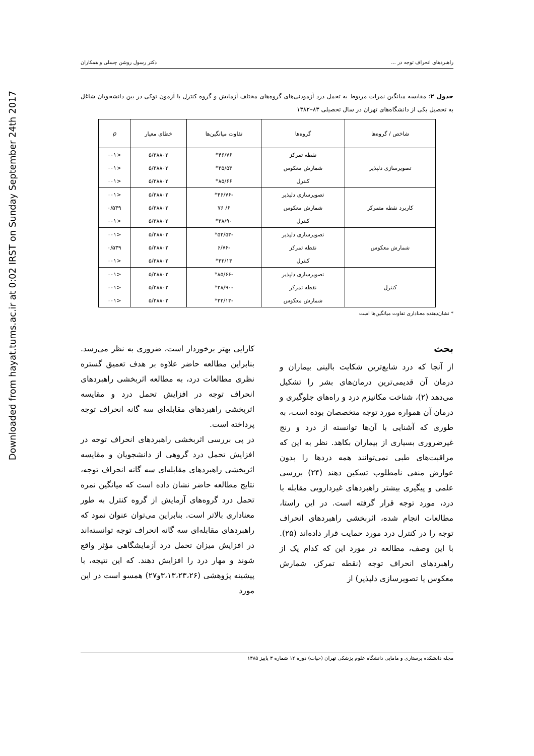Downloaded from hayat.tums.ac.ir at 0:02 IRST on Sunday September 24th 2017
راهبردهای انحراف توجه در ... دکتر رسول روشن چسلی و همکاران
جدول ۲: مقایسه میانگین نمرات مربوط به تحمل درد آزمودنی‌های گروه‌های مختلف آزمایش و گروه کنترل با آزمون توکی در بین دانشجویان شاغل به تحصیل یکی از دانشگاه‌های تهران در سال تحصیلی ۸۳–۱۳۸۲
| شاخص / گروه‌ها | گروه‌ها | تفاوت میانگین‌ها | خطای معیار | p |
| --- | --- | --- | --- | --- |
| تصویرسازی دلپذیر | نقطه تمرکز | ۴۶/۷۶* | ۵/۳۸۸۰۲ | <۰۰۱ |
| | شمارش معکوس | ۳۵/۵۳* | ۵/۳۸۸۰۲ | <۰۰۱ |
| | کنترل | ۸۵/۶۶* | ۵/۳۸۸۰۲ | <۰۰۱ |
| کاربرد نقطه متمرکز | تصویرسازی دلپذیر | -۴۶/۷۶* | ۵/۳۸۸۰۲ | <۰۰۱ |
| | شمارش معکوس | ۶/ ۷۶ | ۵/۳۸۸۰۲ | ۰/۵۳۹ |
| | کنترل | ۳۸/۹۰* | ۵/۳۸۸۰۲ | <۰۰۱ |
| شمارش معکوس | تصویرسازی دلپذیر | -۵۳/۵۳* | ۵/۳۸۸۰۲ | <۰۰۱ |
| | نقطه تمرکز | -۶/۷۶ | ۵/۳۸۸۰۲ | ۰/۵۳۹ |
| | کنترل | ۳۲/۱۳* | ۵/۳۸۸۰۲ | <۰۰۱ |
| کنترل | تصویرسازی دلپذیر | -۸۵/۶۶* | ۵/۳۸۸۰۲ | <۰۰۱ |
| | نقطه تمرکز | -۳۸/۹۰* | ۵/۳۸۸۰۲ | <۰۰۱ |
| | شمارش معکوس | -۳۲/۱۳* | ۵/۳۸۸۰۲ | <۰۰۱ |
* نشان‌دهنده معناداری تفاوت میانگین‌ها است
بحث
از آنجا که درد شایع‌ترین شکایت بالینی بیماران و درمان آن قدیمی‌ترین درمان‌های بشر را تشکیل می‌دهد (۲)، شناخت مکانیزم درد و راه‌های جلوگیری و درمان آن همواره مورد توجه متخصصان بوده است، به طوری که آشنایی با آن‌ها توانسته از درد و رنج غیرضروری بسیاری از بیماران بکاهد. نظر به این که مراقبت‌های طبی نمی‌توانند همه دردها را بدون عوارض منفی نامطلوب تسکین دهند (۲۴) بررسی علمی و پیگیری بیشتر راهبردهای غیردارویی مقابله با درد، مورد توجه قرار گرفته است. در این راستا، مطالعات انجام شده، اثربخشی راهبردهای انحراف توجه را در کنترل درد مورد حمایت قرار داده‌اند (۲۵). با این وصف، مطالعه در مورد این که کدام یک از راهبردهای انحراف توجه (نقطه تمرکز، شمارش معکوس یا تصویرسازی دلپذیر) از
کارایی بهتر برخوردار است، ضروری به نظر می‌رسد. بنابراین مطالعه حاضر علاوه بر هدف تعمیق گستره نظری مطالعات درد، به مطالعه اثربخشی راهبردهای انحراف توجه در افزایش تحمل درد و مقایسه اثربخشی راهبردهای مقابله‌ای سه گانه انحراف توجه پرداخته است.
در پی بررسی اثربخشی راهبردهای انحراف توجه در افزایش تحمل درد گروهی از دانشجویان و مقایسه اثربخشی راهبردهای مقابله‌ای سه گانه انحراف توجه، نتایج مطالعه حاضر نشان داده است که میانگین نمره تحمل درد گروه‌های آزمایش از گروه کنترل به طور معناداری بالاتر است. بنابراین می‌توان عنوان نمود که راهبردهای مقابله‌ای سه گانه انحراف توجه توانسته‌اند در افزایش میزان تحمل درد آزمایشگاهی مؤثر واقع شوند و مهار درد را افزایش دهند. که این نتیجه، با پیشینه پژوهشی (۳،۱۳،۲۳،۲۶و۲۷) همسو است در این مورد
مجله دانشکده پرستاری و مامایی دانشگاه علوم پزشکی تهران (حیات) دوره ۱۲ شماره ۳ پاییز ۱۳۸۵